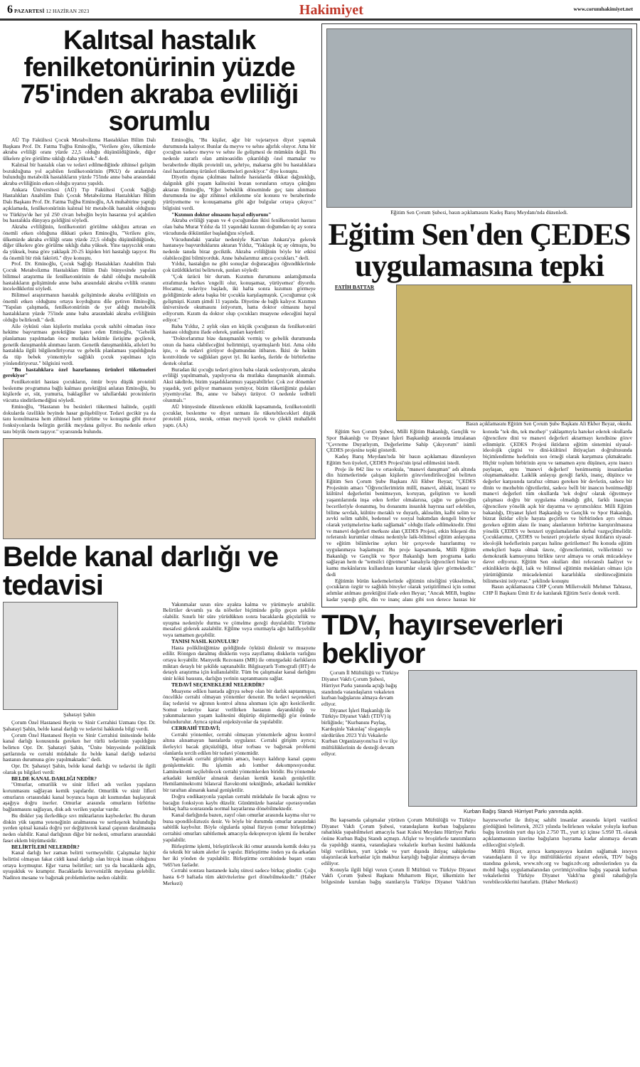6 PAZARTESİ 12 HAZİRAN 2023 Hakimiyet www.corumhakimiyet.net
Kalıtsal hastalık fenilketonürinin yüzde 75'inden akraba evliliği sorumlu
AÜ Tıp Fakültesi Çocuk Metabolizma Hastalıkları Bilim Dalı Başkanı Prof. Dr. Fatma Tuğba Eminoğlu, "Verilere göre, ülkemizde akraba evliliği oranı yüzde 22,5 olduğu düşünüldüğünde, diğer ülkelere göre görülme sıklığı daha yüksek." dedi.
Kalıtsal bir hastalık olan ve tedavi edilmediğinde zihinsel gelişim bozukluğuna yol açabilen fenilketonürinin (PKU) de aralarında bulunduğu metabolik hastalıkların yüzde 75'inde anne baba arasındaki akraba evliliğinin etken olduğu uyarısı yapıldı.
Ankara Üniversitesi (AÜ) Tıp Fakültesi Çocuk Sağlığı Hastalıkları Anabilim Dalı Çocuk Metabolizma Hastalıkları Bilim Dalı Başkanı Prof. Dr. Fatma Tuğba Eminoğlu, AA muhabirine yaptığı açıklamada, fenilketonürinin kalıtsal bir metabolik hastalık olduğunu ve Türkiye'de her yıl 250 civarı bebeğin beyin hasarına yol açabilen bu hastalıkla dünyaya geldiğini söyledi.
Akraba evliliğinin, fenilketonüri görülme sıklığını artıran en önemli etken olduğuna dikkati çeken Eminoğlu, "Verilere göre, ülkemizde akraba evliliği oranı yüzde 22,5 olduğu düşünüldüğünde, diğer ülkelere göre görülme sıklığı daha yüksek. Yine taşıyıcılık oranı da yüksek, buna göre yaklaşık 20-25 kişiden biri hastalığı taşıyor. Bu da önemli bir risk faktörü." diye konuştu.
Prof. Dr. Eminoğlu, Çocuk Sağlığı Hastalıkları Anabilim Dalı Çocuk Metabolizma Hastalıkları Bilim Dalı bünyesinde yapılan bilimsel araştırma ile fenilketonürinin de dahil olduğu metabolik hastalıkların gelişiminde anne baba arasındaki akraba evlilik oranını incelediklerini söyledi.
Bilimsel araştırmanın hastalık gelişiminde akraba evliliğinin en önemli etken olduğunu ortaya koyduğunu dile getiren Eminoğlu, "Yapılan çalışmada, fenilketonürinin de yer aldığı metabolik hastalıkların yüzde 75'inde anne baba arasındaki akraba evliliğinin olduğu belirlendi." dedi.
Aile öyküsü olan kişilerin mutlaka çocuk sahibi olmadan önce hekime başvurması gerektiğine işaret eden Eminoğlu, "Gebelik planlaması yapılmadan önce mutlaka hekimle iletişime geçilerek, genetik danışmanlık alınması lazım. Genetik danışmanlıkla, aileleri bu hastalıkla ilgili bilgilendiriyoruz ve gebelik planlaması yapıldığında da tüp bebek yöntemiyle sağlıklı çocuk yapılması için yönlendiriyoruz." bilgisini verdi.
"Bu hastalıklara özel hazırlanmış ürünleri tüketmeleri gerekiyor"
Fenilketonüri hastası çocukların, ömür boyu düşük proteinli beslenme programına bağlı kalması gerektiğini anlatan Eminoğlu, bu kişilerde et, süt, yumurta, baklagiller ve tahıllardaki proteinlerin vücutta sindirilemediğini söyledi.
Eminoğlu, "Hastanın bu besinleri tüketmesi halinde, çeşitli dokularda özellikle beyinde hasar gelişebiliyor. Tedavi gecikir ya da tanı konulmazsa hem zihinsel hem yürüme ve konuşma gibi motor fonksiyonlarda belirgin gerilik meydana geliyor. Bu nedenle erken tanı büyük önem taşıyor." uyarısında bulundu.
Eminoğlu, "Bu kişiler, ağır bir vejetaryen diyet yapmak durumunda kalıyor. Bunlar da meyve ve sebze ağırlık oluyor. Ama bir çocuğun sadece meyve ve sebze ile gelişmesi de mümkün değil. Bu nedenle zararlı olan aminoasidin çıkarıldığı özel mamalar ve beraberinde düşük proteinli un, şehriye, makarna gibi bu hastalıklara özel hazırlanmış ürünleri tüketmeleri gerekiyor." diye konuştu.
Diyetin dışına çıkılması halinde hastalarda dikkat dağınıklığı, dalgınlık gibi yaşam kalitesini bozan sorunların ortaya çıktığını aktaran Eminoğlu, "Eğer bebeklik döneminde geç tanı alınması durumunda ise ağır zihinsel etkilenme söz konusu ve beraberinde yürüyememe ve konuşamama gibi ağır bulgular ortaya çıkıyor." bilgisini verdi.
"Kızımın doktor olmasını hayal ediyorum"
Akraba evliliği yapan ve 4 çocuğundan ikisi fenilketonüri hastası olan baba Murat Yıldız da 11 yaşındaki kızının doğumdan üç ay sonra vücudunda döküntüler başladığını söyledi.
Vücudundaki yaralar nedeniyle Kars'tan Ankara'ya gelerek hastaneye başvurduklarını aktaran Yıldız, "Yaklaşık üç ay olmuştu, bu nedenle tanıda biraz geciktik. Akraba evliliğinin böyle bir etkisi olabileceğini bilmiyorduk. Anne babalarımız amca çocukları." dedi.
Yıldız, hastalığın ne gibi sonuçlar doğuracağını öğrendiklerinde çok üzüldüklerini belirterek, şunları söyledi:
"Çok üzücü bir durum. Kızımın durumunu anlattığımızda etrafımızda herkes 'engelli olur, konuşamaz, yürüyemez' diyordu. Hocamız, tedaviye başladı, iki hafta sonra kızımızı görmeye geldiğimizde adeta başka bir çocukla karşılaşmıştık. Çocuğumuz çok gelişmişti. Kızım şimdi 11 yaşında. Diyetine de bağlı kalıyor. Kızımın üniversitede okumasını istiyorum, hatta doktor olmasını hayal ediyorum. Kızım da doktor olup çocukları muayene edeceğini hayal ediyor."
Baba Yıldız, 2 aylık olan en küçük çocuğunun da fenilketonüri hastası olduğunu ifade ederek, şunları kaydetti:
"Doktorlarımız bize danışmanlık vermiş ve gebelik durumunda onun da hasta olabileceğini belirtmişti, uyarmışlardı bizi. Ama oldu işte, o da tedavi görüyor doğumundan itibaren. İkisi de hekim kontrolünde ve sağlıkları gayet iyi. İki kardeş, ileride de birbirlerine destek olurlar.
Buradan iki çocuğu tedavi gören baba olarak sesleniyorum, akraba evliliği yapılmamalı, yapılıyorsa da mutlaka danışmanlık alınmalı. Aksi takdirde, bizim yaşadıklarımızı yaşayabilirler. Çok zor dönemler yaşadık, yeri geliyor mamasını yemiyor, bizim tükettiğimiz gıdaları yiyemiyorlar. Bu, anne ve babayı üzüyor. O nedenle tedbirli olunmalı."
AÜ bünyesinde düzenlenen etkinlik kapsamında, fenilketonürili çocuklar, beslenme ve diyet uzmanı ile tüketebilecekleri düşük proteinli pizza, sucuk, orman meyveli içecek ve çilekli muhallebi yaptı. (AA)
Belde kanal darlığı ve tedavisi
Şahatayi Şahin
Çorum Özel Hastanesi Beyin ve Sinir Cerrahisi Uzmanı Opr. Dr. Şahatayi Şahin, belde kanal darlığı ve tedavisi hakkında bilgi verdi.
Çorum Özel Hastanesi Beyin ve Sinir Cerrahisi ünitesinde belde kanal darlığı konusunda gereken her türlü tedavinin yapıldığını belirten Opr. Dr. Şahatayi Şahin, "Ünite bünyesinde poliklinik şartlarında ve cerrahi müdahale ile belde kanal darlığı tedavisi hastanın durumuna göre yapılmaktadır." dedi.
Opr. Dr. Şahatayi Şahin, belde kanal darlığı ve tedavisi ile ilgili olarak şu bilgileri verdi:
BELDE KANAL DARLIĞI NEDİR?
"Omurlar, omurilik ve sinir lifleri adı verilen yapıların korunmasını sağlayan kemik yapılardır. Omurilik ve sinir lifleri omurların ortasındaki kanal boyunca başın alt kısmından başlayarak aşağıya doğru inerler. Omurlar arasında omurların birbirine bağlanmasını sağlayan, disk adı verilen yapılar vardır.
Bu diskler yaş ilerledikçe sıvı miktarlarını kaybederler. Bu durum diskin yük taşıma yeteneğinin azalmasına ve sertleşerek bulunduğu yerden spinal kanala doğru yer değiştirerek kanal çapının daralmasına neden olabilir. Kanal darlığının diğer bir nedeni, omurların arasındaki faset eklem büyümesidir.
BELİRTİLERİ NELERDİR?
Kanal darlığı her zaman belirti vermeyebilir. Çalışmalar hiçbir belirtisi olmayan fakat ciddi kanal darlığı olan birçok insan olduğunu ortaya koymuştur. Eğer varsa belirtiler; sırt ya da bacaklarda ağrı, uyuşukluk ve kramptır. Bacaklarda kuvvetsizlik meydana gelebilir. Nadiren mesane ve bağırsak problemlerine neden olabilir.
Yakınmalar uzun süre ayakta kalma ve yürümeyle artabilir. Belirtiler devamlı ya da nöbetler biçiminde gelip geçen şekilde olabilir. Sınırlı bir süre yürüdükten sonra bacaklarda güçsüzlük ve uyuşma nedeniyle durma ve çömelme gereği duyulabilir. Yürüme mesafesi giderek azalabilir. Eğilme veya oturmayla ağrı hafifleyebilir veya tamamen geçebilir.
TANISI NASIL KONULUR?
Hasta polikliniğimize geldiğinde öyküsü dinlenir ve muayene edilir. Röntgen daralmış disklerin veya zayıflamış disklerin varlığını ortaya koyabilir. Manyetik Rezonans (MR) ile omurgadaki darlıkların miktarı detaylı bir şekilde saptanabilir. Bilgisayarlı Tomografi (BT) de detaylı araştırma için kullanılabilir. Tüm bu çalışmalar kanal darlığını sinir kökü basısını, darlığın yerinin saptanmasını sağlar.
TEDAVİ SEÇENEKLERİ NELERDİR?
Muayene edilen hastada ağrıya sebep olan bir darlık saptanmışsa, öncelikle cerrahi olmayan yöntemler denenir. Bu tedavi seçenekleri ilaç tedavisi ve ağrının kontrol altına alınması için ağrı kesicilerdir. Somut tedaviye karar verilirken hastanın dayanıklılığı ve yakınmalarının yaşam kalitesini düşürüp düşürmediği göz önünde bulundurulur. Ayrıca spinal enjeksiyonlar da yapılabilir.
CERRAHİ TEDAVİ;
Cerrahi yöntemler, cerrahi olmayan yöntemlerle ağrısı kontrol altına alınamayan hastalarda uygulanır. Cerrahi girişim ayrıca; ilerleyici bacak güçsüzlüğü, idrar torbası ve bağırsak problemi olanlarda tercih edilen bir tedavi yöntemidir.
Yapılacak cerrahi girişimin amacı, basıyı kaldırıp kanal çapını genişletmektir. Bu işlemin adı lomber dekompresyondur. Laminektomi seçilebilecek cerrahi yöntemlerden biridir. Bu yöntemde arkadaki kemikler alınarak daralan kemik kanalı genişletilir. Hemilaminektomi bilateral flavektomi tekniğinde, arkadaki kemikler bir taraftan alınarak kanal genişletilir.
Doğru endikasyonla yapılan cerrahi müdahale ile bacak ağrısı ve bacağın fonksiyon kaybı düzelir. Günümüzde hastalar operasyondan birkaç hafta sonrasında normal hayatlarına dönebilmektedir.
Kanal darlığında bazen, zayıf olan omurlar arasında kayma olur ve buna spondiloliztezis denir. Ve böyle bir durumda omurlar arasındaki sabitlik kaybolur. Böyle olgularda spinal füzyon (omur birleştirme) cerrahisi omurları sabitlemek amacıyla dekopresyon işlemi ile beraber yapılabilir.
Birleştirme işlemi, birleştirilecek iki omur arasında kemik doku ya da teknik bir takım aletler ile yapılır. Birleştirme önden ya da arkadan her iki yönden de yapılabilir. Birleştirme cerrahisinde başarı oranı %65'ten fazladır.
Cerrahi sonrası hastanede kalış süresi sadece birkaç gündür. Çoğu hasta 6-9 haftada tüm aktivitelerine geri dönebilmektedir." (Haber Merkezi)
Eğitim Sen Çorum Şubesi, basın açıklamasını Kadeş Barış Meydanı'nda düzenledi.
Eğitim Sen'den ÇEDES uygulamasına tepki
FATİH BATTAR
Basın açıklamasını Eğitim Sen Çorum Şube Başkanı Ali Ekber Beyaz, okudu.
Eğitim Sen Çorum Şubesi, Milli Eğitim Bakanlığı, Gençlik ve Spor Bakanlığı ve Diyanet İşleri Başkanlığı arasında imzalanan "Çevreme Duyarlıyım, Değerlerime Sahip Çıkıyorum" isimli ÇEDES projesine tepki gösterdi.
Kadeş Barış Meydanı'nda bir basın açıklaması düzenleyen Eğitim Sen üyeleri, ÇEDES Projesi'nin iptal edilmesini istedi.
Proje ile 842 lise ve ortaokula, "manevi danışman" adı altında din hizmetlerinde çalışan kişilerin görevlendirileceğini belirten Eğitim Sen Çorum Şube Başkanı Ali Ekber Beyaz; "ÇEDES Projesinin amacı "Öğrencilerimizin millî, manevi, ahlaki, insani ve kültürel değerlerini benimseyen, koruyan, geliştiren ve kendi yaşantılarında inşa eden fertler olmalarına, çağın ve geleceğin becerileriyle donanmış, bu donanımı insanlık hayrına sarf edebilen, bilime sevdalı, kültüre meraklı ve duyarlı, aklıselim, kalbi selim ve zevki selim sahibi, bedensel ve sosyal bakımdan dengeli bireyler olarak yetişmelerine katkı sağlamak" olduğu ifade edilmektedir. Dini ve manevi değerleri merkeze alan ÇEDES Projesi, etkin bileşeni din referanslı kurumlar olması nedeniyle laik-bilimsel eğitim anlayışına ve eğitim bilimlerine aykırı bir çerçevede hazırlanmış ve uygulanmaya başlamıştır. Bu proje kapsamında, Milli Eğitim Bakanlığı ve Gençlik ve Spor Bakanlığı hem programa katkı sağlayan hem de "temsilci öğretmen" kanalıyla öğrencileri bulan ve kamu mekânlarını kullandıran kurumlar olarak işlev görmektedir." dedi
Eğitimin bütün kademelerinde eğitimin niteliğini yükseltmek, çocukların özgür ve sağlıklı bireyler olarak yetiştirilmesi için somut adımlar atılması gerektiğini ifade eden Beyaz; "Ancak MEB, bugüne kadar yaptığı gibi, din ve inanç alanı gibi son derece hassas bir konuda "tek din, tek mezhep" yaklaşımıyla hareket ederek okullarda öğrencilere dini ve manevi değerleri aktarmayı kendisine görev edinmiştir. ÇEDES Projesi iktidarın eğitim sistemini siyasal-ideolojik çizgisi ve dini-kültürel ihtiyaçları doğrultusunda biçimlendirme hedefinin son örneği olarak karşımıza çıkmaktadır. Hiçbir toplum birbirinin aynı ve tamamen aynı düşünen, aynı inancı paylaşan, aynı 'manevi değerleri' benimsemiş insanlardan oluşmamaktadır. Laiklik anlayışı gereği farklı, inanç, düşünce ve değerler karşısında tarafsız olması gereken bir devletin, sadece bir dinin ve mezhebin öğretilerini, sadece belli bir inancın benimsediği manevi değerleri tüm okullarda 'tek doğru' olarak öğretmeye çalışması doğru bir uygulama olmadığı gibi, farklı inançtan öğrencilere yönelik açık bir dayatma ve ayrımcılıktır. Milli Eğitim bakanlığı, Diyanet İşleri Başkanlığı ve Gençlik ve Spor Bakanlığı, bizzat iktidar eliyle hayata geçirilen ve birbirinden ayrı olması gereken eğitim alanı ile inanç alanlarının birbirine karıştırılmasına yönelik ÇEDES ve benzeri uygulamalardan derhal vazgeçilmelidir. Çocuklarımız, ÇEDES ve benzeri projelerle siyasi iktidarın siyasal-ideolojik hedeflerinin parçası haline getirilemez! Bu konuda eğitim emekçileri başta olmak üzere, öğrencilerimizi, velilerimizi ve demokratik kamuoyunu birlikte tavır almaya ve ortak mücadeleye davet ediyoruz. Eğitim Sen okulları dini referanslı faaliyet ve etkinliklerin değil, laik ve bilimsel eğitimin mekânları olması için yürüttüğümüz mücadelemizi kararlılıkla sürdüreceğimizin bilinmesini istiyoruz." şeklinde konuştu
Basın açıklamasına CHP Çorum Milletvekili Mehmet Tahtasız, CHP İl Başkanı Ümit Er de katılarak Eğitim Sen'e destek verdi.
TDV, hayırseverleri bekliyor
Çorum İl Müftülüğü ve Türkiye Diyanet Vakfı Çorum Şubesi, Hürriyet Parkı yanında açtığı bağış standında vatandaşların vekaleten kurban bağışlarını almaya devam ediyor.
Kurban Bağış Standı Hürriyet Parkı yanında açıldı.
Diyanet İşleri Başkanlığı ile Türkiye Diyanet Vakfı (TDV) iş birliğinde; "Kurbanını Paylaş, Kardeşinle Yakınlaş" sloganıyla sürdürülen 2023 Yılı Vekaletle Kurban Organizasyonu'na il ve ilçe müftülüklerinin de desteği devam ediyor.
Bu kapsamda çalışmalar yürüten Çorum Müftülüğü ve Türkiye Diyanet Vakfı Çorum Şubesi, vatandaşların kurban bağışlarını rahatlıkla yapabilmeleri amacıyla Saat Kulesi Meydanı Hürriyet Parkı önüne Kurban Bağış Standı açmıştı. Afişler ve broşürlerle tanıtımların da yapıldığı stantta, vatandaşlara vekaletle kurban kesimi hakkında bilgi verilirken, yurt içinde ve yurt dışında ihtiyaç sahiplerine ulaştırılacak kurbanlar için makbuz karşılığı bağışlar alınmaya devam ediliyor.
Konuyla ilgili bilgi veren Çorum İl Müftüsü ve Türkiye Diyanet Vakfı Çorum Şubesi Başkanı Muharrem Biçer, ülkemizin her bölgesinde kurulan bağış stantlarıyla Türkiye Diyanet Vakfı'nın hayırseverler ile ihtiyaç sahibi insanlar arasında köprü vazifesi gördüğünü belirterek, 2023 yılında belirlenen vekalet yoluyla kurban bağış ücretinin yurt dışı için 2.750 TL, yurt içi içinse 5.950 TL olarak açıklanmasının üzerine bağışların bayrama kadar alınmaya devam edileceğini söyledi.
Müftü Biçer, ayrıca kampanyaya katılım sağlamak isteyen vatandaşların il ve ilçe müftülüklerini ziyaret ederek, TDV bağış standına gelerek, www.tdv.org ve bagis.tdv.org adreslerinden ya da mobil bağış uygulamalarından çevrimiçi/online bağış yaparak kurban vekaletlerini Türkiye Diyanet Vakfı'na gönül rahatlığıyla verebileceklerini hatırlattı. (Haber Merkezi)